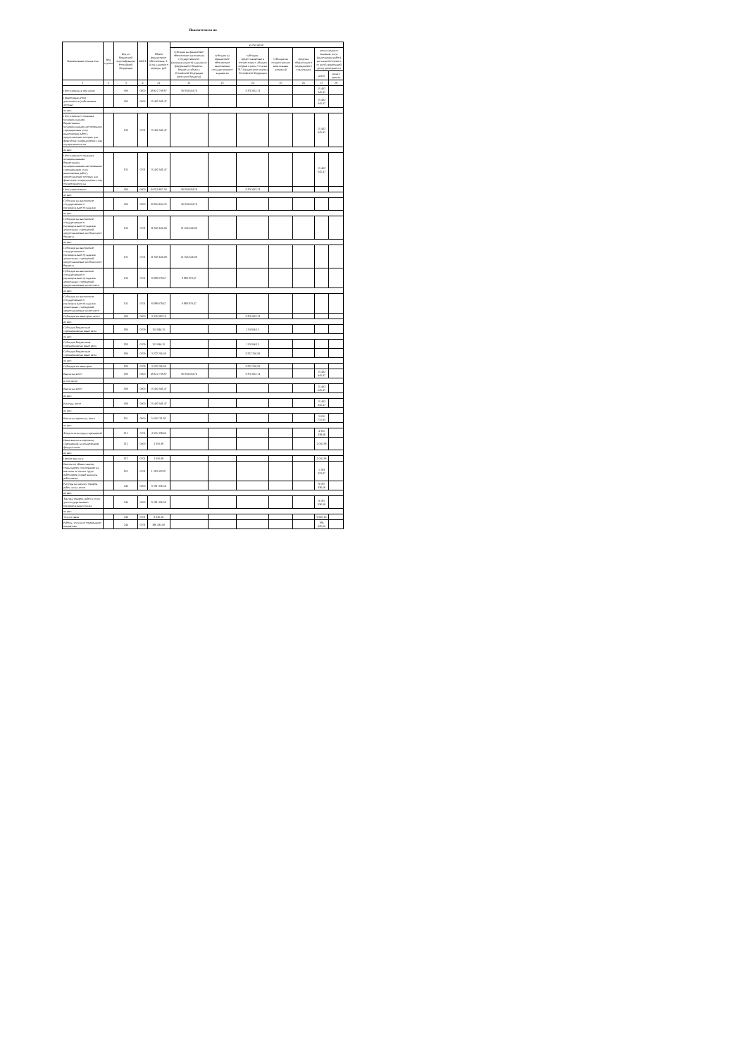Показатели по по
| Наименование показателя | Код строки | Код по бюджетной классификации Российской Федерации | КФСР | Объем финансового обеспечения, 2-й год планового периода, руб. | в том числе: | | | | | | |
| --- | --- | --- | --- | --- | --- | --- | --- | --- | --- | --- | --- |
| | | | | | субсидия на финансовое обеспечение выполнения государственного (муниципального) задания из федерального бюджета, бюджета субъекта Российской Федерации (местного бюджета) | субсидии на финансовое обеспечение выполнения государственного задания из | субсидии, предоставляемые в соответствии с абзацем вторым пункта 1 статьи 78.1 Бюджетного кодекса Российской Федерации | субсидии на осуществление капитальных вложений | средства обязательного медицинского страхования | поступления от оказания услуг (выполнения работ) на платной основе и от иной приносящей доход деятельности | |
| | | | | | | | | | | всего | из них гранты |
| 1 | 2 | 3 | 4 | 21 | 22 | 23 | 24 | 25 | 26 | 27 | 28 |
| Поступления, в том числе: | | 000 | 0000 | 49 612 708,97 | 30 834 604,76 | | 3 376 062,74 | | | 15 402 041,47 | |
| Приносящая доход деятельность (собственные доходы) | | 000 | 0000 | 15 402 041,47 | | | | | | 15 402 041,47 | |
| из них: | | | | | | | | | | | |
| Поступления от оказания муниципальными бюджетными, муниципальными автономными учреждениями услуг (выполнения работ), предоставление которых для физических и юридических лиц осуществляется на | | 130 | 0701 | 15 402 041,47 | | | | | | 15 402 041,47 | |
| из них: | | | | | | | | | | | |
| Поступления от оказания муниципальными бюджетными, муниципальными автономными учреждениями услуг (выполнения работ), предоставление которых для физических и юридических лиц осуществляется на | | 131 | 0701 | 15 402 041,47 | | | | | | 15 402 041,47 | |
| Поступления всего | | 000 | 0000 | 34 210 667,50 | 30 834 604,76 | | 3 376 062,74 | | | | |
| из них: | | | | | | | | | | | |
| Субсидии на выполнение государственного (муниципального) задания | | 000 | 0000 | 30 834 604,76 | 30 834 604,76 | | | | | | |
| из них: | | | | | | | | | | | |
| Субсидии на выполнение государственного (муниципального) задания дошкольных учреждений, предоставляемые из областного бюджета | | 130 | 0701 | 21 945 626,09 | 21 945 626,09 | | | | | | |
| из них: | | | | | | | | | | | |
| Субсидии на выполнение государственного (муниципального) задания дошкольных учреждений, предоставляемые из областного бюджета | | 131 | 0701 | 21 945 626,09 | 21 945 626,09 | | | | | | |
| Субсидии на выполнение государственного (муниципального) задания дошкольных учреждений, предоставляемые из местного | | 130 | 0701 | 8 888 978,67 | 8 888 978,67 | | | | | | |
| из них: | | | | | | | | | | | |
| Субсидии на выполнение государственного (муниципального) задания дошкольных учреждений, предоставляемые из местного | | 131 | 0701 | 8 888 978,67 | 8 888 978,67 | | | | | | |
| Субсидии на иные цели, всего | | 000 | 0000 | 3 376 062,74 | | | 3 376 062,74 | | | | |
| из них: | | | | | | | | | | | |
| Субсидии бюджетным учреждениям на иные цели | | 180 | 0709 | 153 846,15 | | | 153 846,15 | | | | |
| из них: | | | | | | | | | | | |
| Субсидии бюджетным учреждениям на иные цели | | 183 | 0709 | 153 846,15 | | | 153 846,15 | | | | |
| Субсидии бюджетным учреждениям на иные цели | | 180 | 0709 | 3 222 216,59 | | | 3 222 216,59 | | | | |
| из них: | | | | | | | | | | | |
| Субсидии на иные цели | | 183 | 0709 | 3 222 216,59 | | | 3 222 216,59 | | | | |
| Выплаты, всего | | 000 | 0000 | 49 612 708,97 | 30 834 604,76 | | 3 376 062,74 | | | 15 402 041,47 | |
| в том числе: | | | | | | | | | | | |
| Выплаты, всего | | 000 | 0000 | 15 402 041,47 | | | | | | 15 402 041,47 | |
| из них: | | | | | | | | | | | |
| Расходы, всего | | 000 | 0000 | 15 402 041,47 | | | | | | 15 402 041,47 | |
| из них: | | | | | | | | | | | |
| Выплаты персоналу, всего | | 110 | 0000 | 5 650 711,91 | | | | | | 5 650 711,91 | |
| из них: | | | | | | | | | | | |
| Фонд оплаты труда учреждений | | 111 | 0701 | 4 355 338,66 | | | | | | 4 355 338,66 | |
| Иные выплаты персоналу учреждений, за исключением фонда оплаты | | 112 | 0000 | 2 050,38 | | | | | | 2 050,38 | |
| из них: | | | | | | | | | | | |
| Прочие выплаты | | 112 | 0701 | 2 050,38 | | | | | | 2 050,38 | |
| Взносы по обязательному социальному страхованию на выплаты по оплате труда работников и иные выплаты работникам | | 119 | 0701 | 1 293 322,87 | | | | | | 1 293 322,87 | |
| Расходы на закупку товаров, работ, услуг, всего | | 240 | 0000 | 9 581 336,56 | | | | | | 9 581 336,56 | |
| из них: | | | | | | | | | | | |
| Закупка товаров, работ и услуг для государственных (муниципальных) нужд | | 244 | 0000 | 9 581 336,56 | | | | | | 9 581 336,56 | |
| из них: | | | | | | | | | | | |
| Услуги связи | | 244 | 0701 | 9 620,16 | | | | | | 9 620,16 | |
| Работы, услуги по содержанию имущества | | 244 | 0701 | 386 435,00 | | | | | | 386 435,00 | |